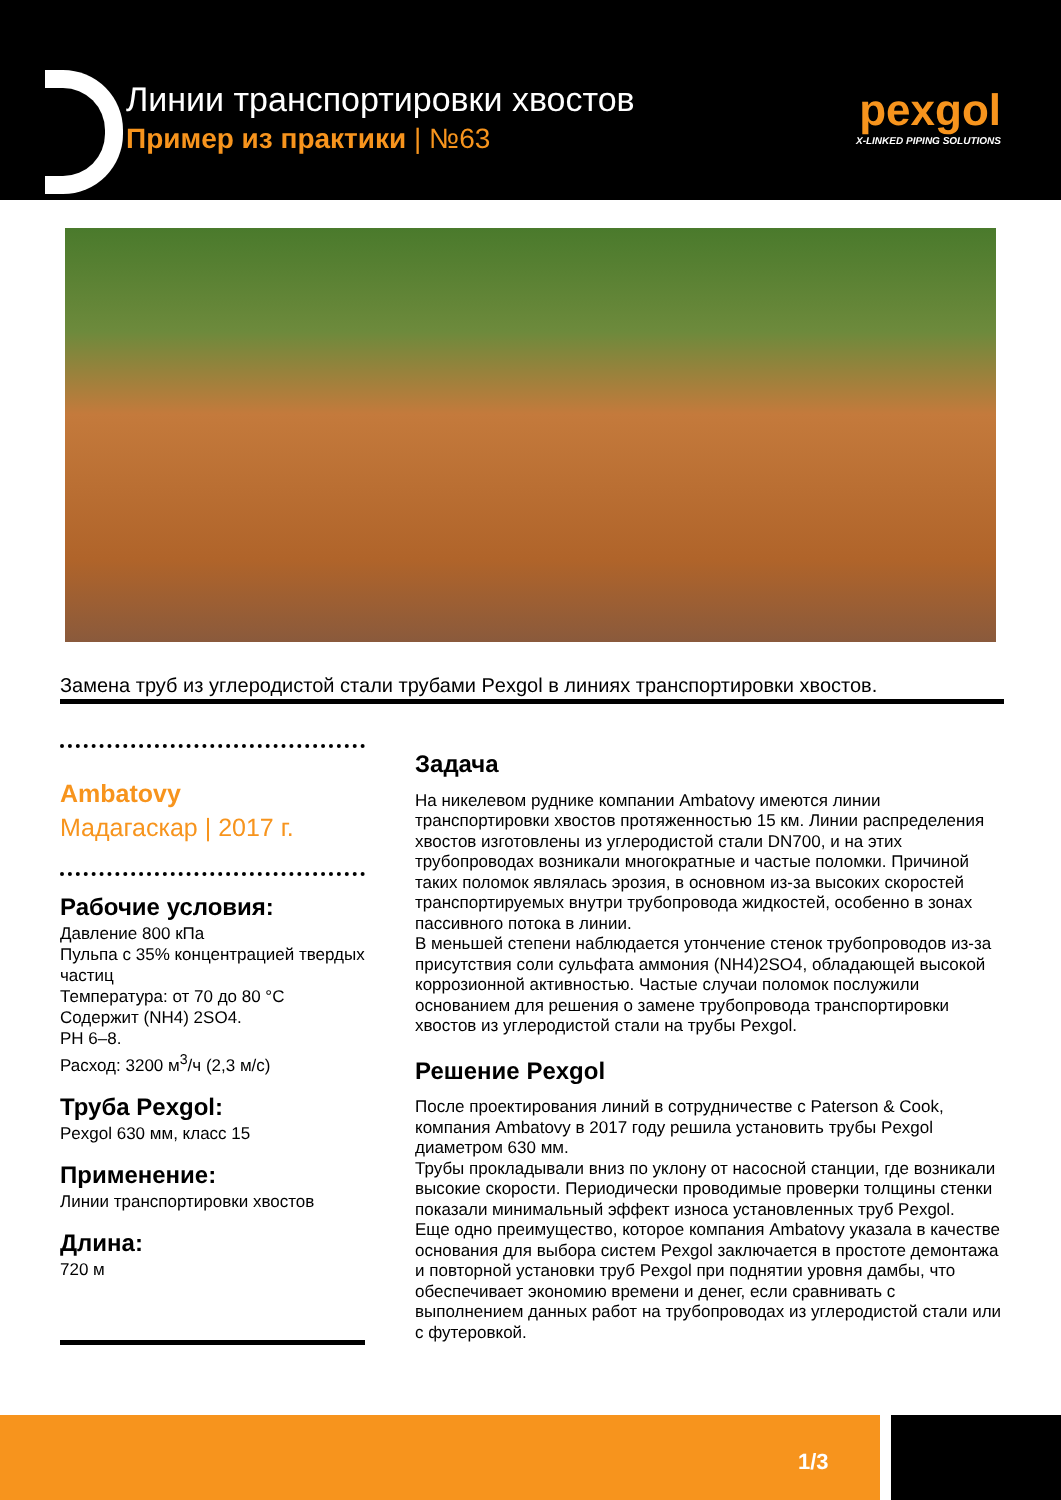Линии транспортировки хвостов
Пример из практики | №63
pexgol
X-LINKED PIPING SOLUTIONS
Замена труб из углеродистой стали трубами Pexgol в линиях транспортировки хвостов.
Ambatovy
Мадагаскар | 2017 г.
Рабочие условия:
Давление 800 кПа
Пульпа с 35% концентрацией твердых частиц
Температура: от 70 до 80 °С
Содержит (NH4) 2SO4.
PH 6–8.
Расход: 3200 м<sup>3</sup>/ч (2,3 м/с)
Труба Pexgol:
Pexgol 630 мм, класс 15
Применение:
Линии транспортировки хвостов
Длина:
720 м
Задача
На никелевом руднике компании Ambatovy имеются линии транспортировки хвостов протяженностью 15 км. Линии распределения хвостов изготовлены из углеродистой стали DN700, и на этих трубопроводах возникали многократные и частые поломки. Причиной таких поломок являлась эрозия, в основном из-за высоких скоростей транспортируемых внутри трубопровода жидкостей, особенно в зонах пассивного потока в линии.
В меньшей степени наблюдается утончение стенок трубопроводов из-за присутствия соли сульфата аммония (NH4)2SO4, обладающей высокой коррозионной активностью. Частые случаи поломок послужили основанием для решения о замене трубопровода транспортировки хвостов из углеродистой стали на трубы Pexgol.
Решение Pexgol
После проектирования линий в сотрудничестве с Paterson & Cook, компания Ambatovy в 2017 году решила установить трубы Pexgol диаметром 630 мм.
Трубы прокладывали вниз по уклону от насосной станции, где возникали высокие скорости. Периодически проводимые проверки толщины стенки показали минимальный эффект износа установленных труб Pexgol.
Еще одно преимущество, которое компания Ambatovy указала в качестве основания для выбора систем Pexgol заключается в простоте демонтажа и повторной установки труб Pexgol при поднятии уровня дамбы, что обеспечивает экономию времени и денег, если сравнивать с выполнением данных работ на трубопроводах из углеродистой стали или с футеровкой.
1/3